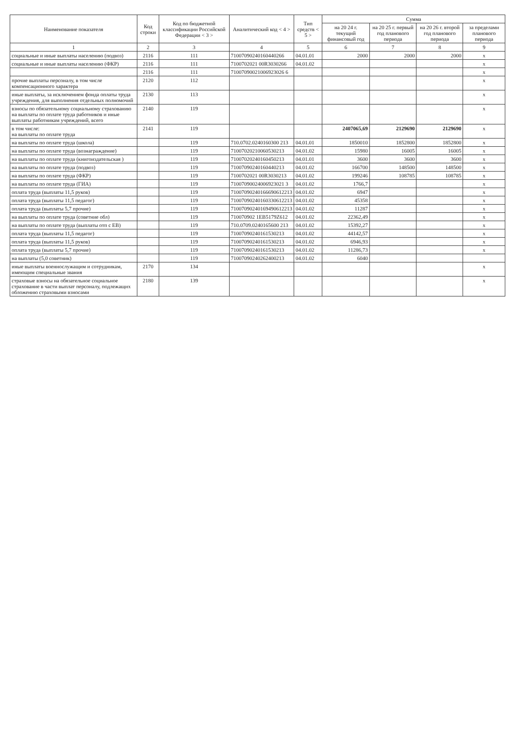| Наименование показателя | Код строки | Код по бюджетной классификации Российской Федерации < 3 > | Аналитический код < 4 > | Тип средств < 5 > | Сумма | | | |
| --- | --- | --- | --- | --- | --- | --- | --- | --- |
| | | | | | на 20 24 г. текущий финансовый год | на 20 25 г. первый год планового периода | на 20 26 г. второй год планового периода | за пределами планового периода |
| 1 | 2 | 3 | 4 | 5 | 6 | 7 | 8 | 9 |
| социальные и иные выплаты населению (подвоз) | 2116 | 111 | 71007090240160440266 | 04.01.01 | 2000 | 2000 | 2000 | x |
| социальные и иные выплаты населению (ФКР) | 2116 | 111 | 7100702021 00R3030266 | 04.01.02 | | | | x |
| | 2116 | 111 | 71007090021006923026 6 | | | | | x |
| прочие выплаты персоналу, в том числе компенсационного характера | 2120 | 112 | | | | | | x |
| иные выплаты, за исключением фонда оплаты труда учреждения, для выполнения отдельных полномочий | 2130 | 113 | | | | | | x |
| взносы по обязательному социальному страхованию на выплаты по оплате труда работников и иные выплаты работникам учреждений, всего | 2140 | 119 | | | | | | x |
| в том числе: на выплаты по оплате труда | 2141 | 119 | | | 2407065,69 | 2129690 | 2129690 | x |
| на выплаты по оплате труда (школа) | | 119 | 710.0702.0240160300 213 | 04.01.01 | 1850010 | 1852800 | 1852800 | x |
| на выплаты по оплате труда (вознаграждение) | | 119 | 71007020210060530213 | 04.01.02 | 15980 | 16005 | 16005 | x |
| на выплаты по оплате труда (книгоиздательская ) | | 119 | 71007020240160450213 | 04.01.01 | 3600 | 3600 | 3600 | x |
| на выплаты по оплате труда (подвоз) | | 119 | 71007090240160440213 | 04.01.02 | 166700 | 148500 | 148500 | x |
| на выплаты по оплате труда (ФКР) | | 119 | 7100702021 00R3030213 | 04.01.02 | 199246 | 108785 | 108785 | x |
| на выплаты по оплате труда (ГИА) | | 119 | 71007090024006923021 3 | 04.01.02 | 1766,7 | | | x |
| оплата труда (выплаты 11,5 руков) | | 119 | 71007090240166690612213 | 04.01.02 | 6947 | | | x |
| оплата труда (выплаты 11,5 педагог) | | 119 | 71007090240160330612213 | 04.01.02 | 45358 | | | x |
| оплата труда (выплаты 5,7 прочие) | | 119 | 71007090240169490612213 | 04.01.02 | 11287 | | | x |
| на выплаты по оплате труда (советние обл) | | 119 | 710070902 1EB5179Z612 | 04.01.02 | 22362,49 | | | x |
| на выплаты по оплате труда (выплаты отп с ЕВ) | | 119 | 710.0709.0240165600 213 | 04.01.02 | 15392,27 | | | x |
| оплата труда (выплаты 11,5 педагог) | | 119 | 71007090240161530213 | 04.01.02 | 44142,57 | | | x |
| оплата труда (выплаты 11,5 руков) | | 119 | 71007090240161530213 | 04.01.02 | 6946,93 | | | x |
| оплата труда (выплаты 5,7 прочие) | | 119 | 71007090240161530213 | 04.01.02 | 11286,73 | | | x |
| на выплаты (5,0 советник) | | 119 | 71007090240262400213 | 04.01.02 | 6040 | | | |
| иные выплаты военнослужащим и сотрудникам, имеющим специальные звания | 2170 | 134 | | | | | | x |
| страховые взносы на обязательное социальное страхование в части выплат персоналу, подлежащих обложению страховыми взносами | 2180 | 139 | | | | | | x |